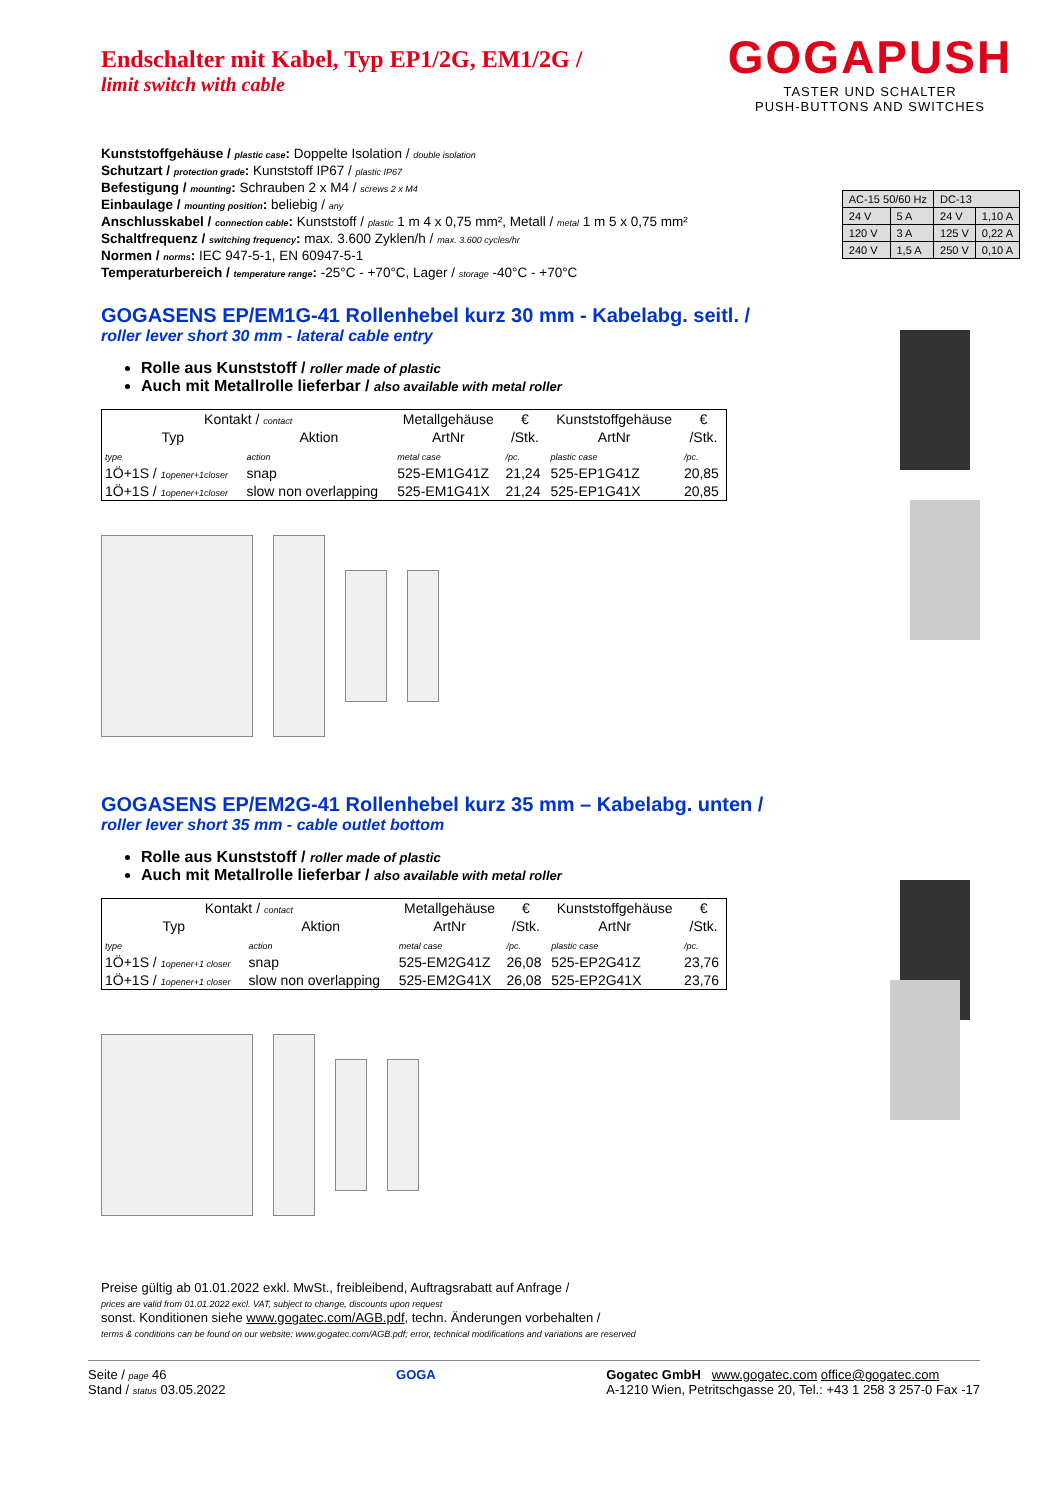GOGAPUSH
TASTER UND SCHALTER
PUSH-BUTTONS AND SWITCHES
| AC-15 50/60 Hz | | DC-13 | |
| 24 V | 5 A | 24 V | 1,10 A |
| 120 V | 3 A | 125 V | 0,22 A |
| 240 V | 1,5 A | 250 V | 0,10 A |
Endschalter mit Kabel, Typ EP1/2G, EM1/2G /
limit switch with cable
Kunststoffgehäuse / plastic case: Doppelte Isolation / double isolation
Schutzart / protection grade: Kunststoff IP67 / plastic IP67
Befestigung / mounting: Schrauben 2 x M4 / screws 2 x M4
Einbaulage / mounting position: beliebig / any
Anschlusskabel / connection cable: Kunststoff / plastic 1 m 4 x 0,75 mm², Metall / metal 1 m 5 x 0,75 mm²
Schaltfrequenz / switching frequency: max. 3.600 Zyklen/h / max. 3.600 cycles/hr
Normen / norms: IEC 947-5-1, EN 60947-5-1
Temperaturbereich / temperature range: -25°C - +70°C, Lager / storage -40°C - +70°C
GOGASENS EP/EM1G-41 Rollenhebel kurz 30 mm - Kabelabg. seitl. /
roller lever short 30 mm - lateral cable entry
Rolle aus Kunststoff / roller made of plastic
Auch mit Metallrolle lieferbar / also available with metal roller
| Kontakt / contact | | Metallgehäuse | € | Kunststoffgehäuse | € |
| --- | --- | --- | --- | --- | --- |
| Typ | Aktion | ArtNr | /Stk. | ArtNr | /Stk. |
| type | action | metal case | /pc. | plastic case | /pc. |
| 1Ö+1S / 1opener+1closer | snap | 525-EM1G41Z | 21,24 | 525-EP1G41Z | 20,85 |
| 1Ö+1S / 1opener+1closer | slow non overlapping | 525-EM1G41X | 21,24 | 525-EP1G41X | 20,85 |
GOGASENS EP/EM2G-41 Rollenhebel kurz 35 mm – Kabelabg. unten /
roller lever short 35 mm - cable outlet bottom
Rolle aus Kunststoff / roller made of plastic
Auch mit Metallrolle lieferbar / also available with metal roller
| Kontakt / contact | | Metallgehäuse | € | Kunststoffgehäuse | € |
| --- | --- | --- | --- | --- | --- |
| Typ | Aktion | ArtNr | /Stk. | ArtNr | /Stk. |
| type | action | metal case | /pc. | plastic case | /pc. |
| 1Ö+1S / 1opener+1 closer | snap | 525-EM2G41Z | 26,08 | 525-EP2G41Z | 23,76 |
| 1Ö+1S / 1opener+1 closer | slow non overlapping | 525-EM2G41X | 26,08 | 525-EP2G41X | 23,76 |
Preise gültig ab 01.01.2022 exkl. MwSt., freibleibend, Auftragsrabatt auf Anfrage /
prices are valid from 01.01.2022 excl. VAT, subject to change, discounts upon request
sonst. Konditionen siehe www.gogatec.com/AGB.pdf, techn. Änderungen vorbehalten /
terms & conditions can be found on our website: www.gogatec.com/AGB.pdf; error, technical modifications and variations are reserved
Seite / page 46
Stand / status 03.05.2022
GOGA Gogatec GmbH www.gogatec.com office@gogatec.com
A-1210 Wien, Petritschgasse 20, Tel.: +43 1 258 3 257-0 Fax -17